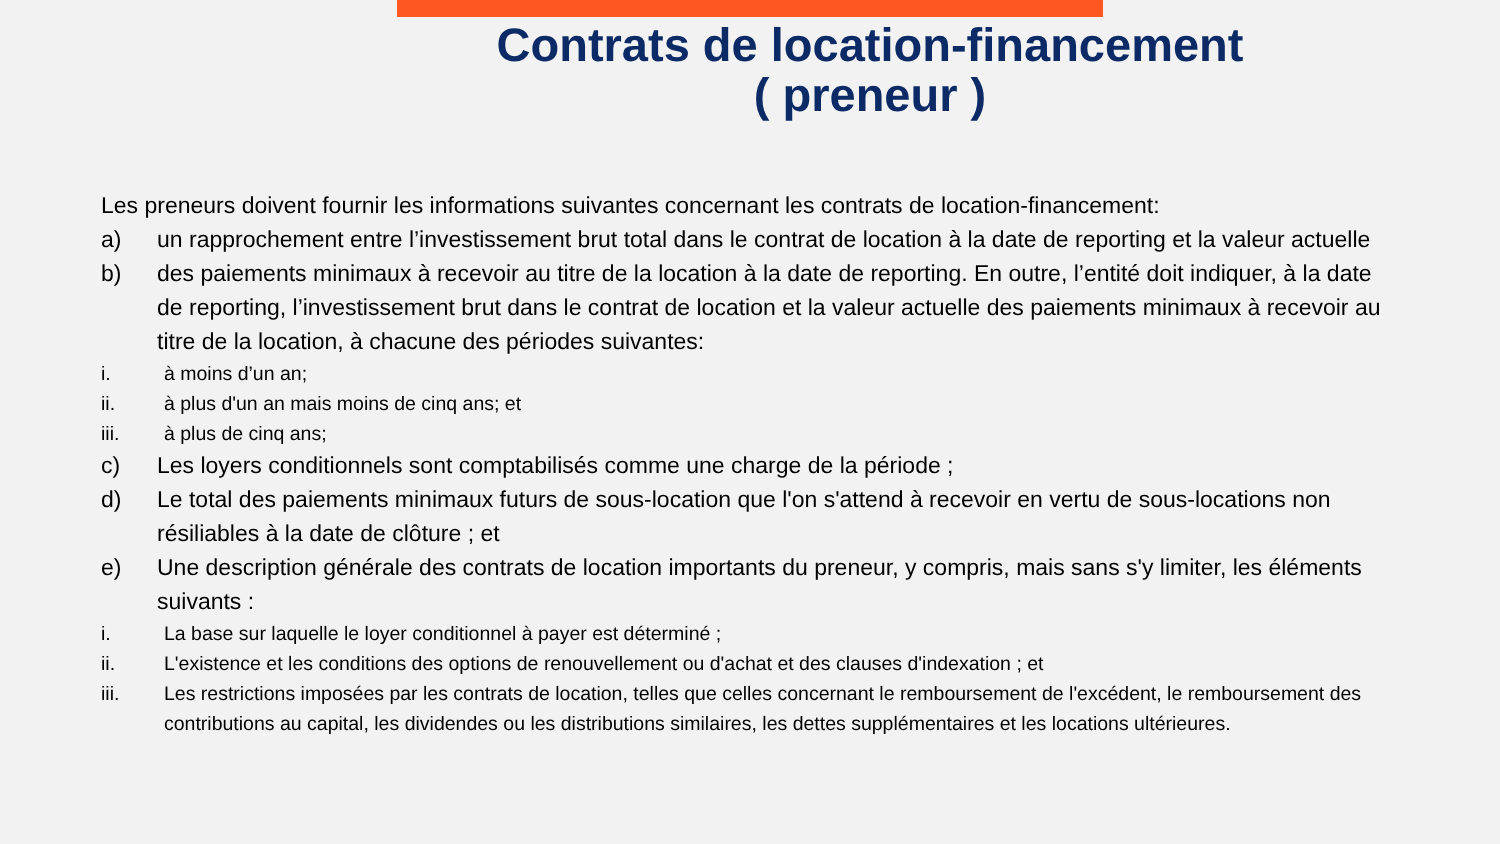Contrats de location-financement
( preneur )
Les preneurs doivent fournir les informations suivantes concernant les contrats de location-financement:
a) un rapprochement entre l’investissement brut total dans le contrat de location à la date de reporting et la valeur actuelle
b) des paiements minimaux à recevoir au titre de la location à la date de reporting. En outre, l’entité doit indiquer, à la date de reporting, l’investissement brut dans le contrat de location et la valeur actuelle des paiements minimaux à recevoir au titre de la location, à chacune des périodes suivantes:
i. à moins d’un an;
ii. à plus d'un an mais moins de cinq ans; et
iii. à plus de cinq ans;
c) Les loyers conditionnels sont comptabilisés comme une charge de la période ;
d) Le total des paiements minimaux futurs de sous-location que l'on s'attend à recevoir en vertu de sous-locations non résiliables à la date de clôture ; et
e) Une description générale des contrats de location importants du preneur, y compris, mais sans s'y limiter, les éléments suivants :
i. La base sur laquelle le loyer conditionnel à payer est déterminé ;
ii. L'existence et les conditions des options de renouvellement ou d'achat et des clauses d'indexation ; et
iii. Les restrictions imposées par les contrats de location, telles que celles concernant le remboursement de l'excédent, le remboursement des contributions au capital, les dividendes ou les distributions similaires, les dettes supplémentaires et les locations ultérieures.